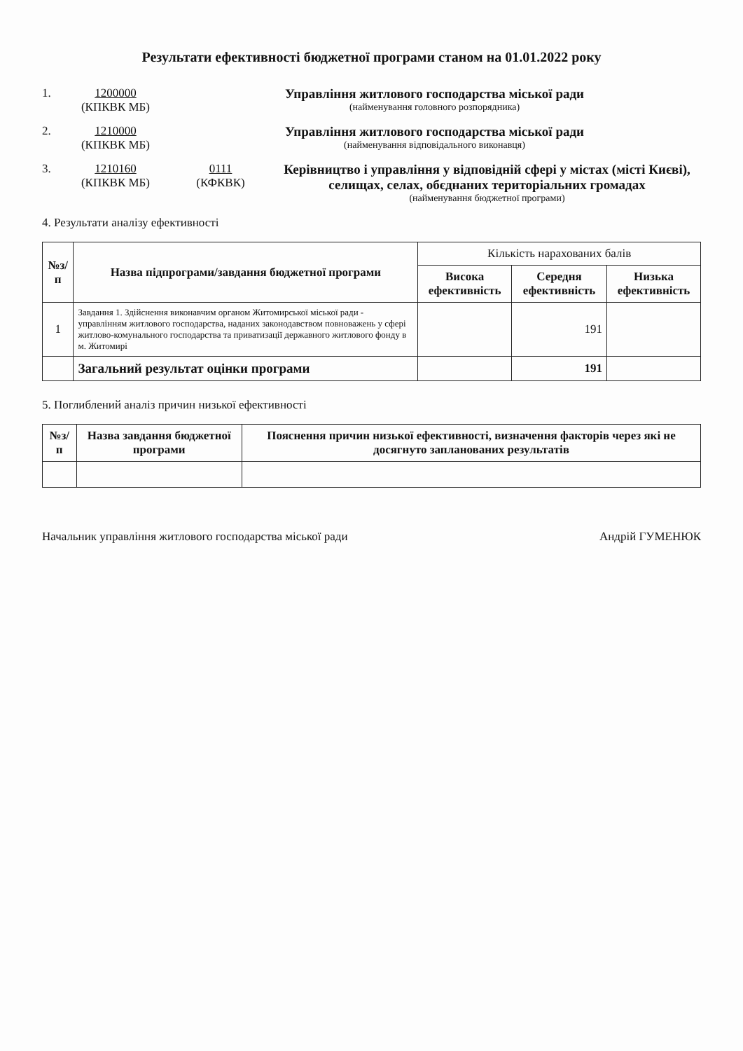Результати ефективності бюджетної програми станом на 01.01.2022 року
1. 1200000
(КПКВК МБ)
Управління житлового господарства міської ради
(найменування головного розпорядника)
2. 1210000
(КПКВК МБ)
Управління житлового господарства міської ради
(найменування відповідального виконавця)
3. 1210160
(КПКВК МБ)
0111
(КФКВК)
Керівництво і управління у відповідній сфері у містах (місті Києві), селищах, селах, обєднаних територіальних громадах
(найменування бюджетної програми)
4. Результати аналізу ефективності
| №з/п | Назва підпрограми/завдання бюджетної програми | Кількість нарахованих балів | | |
| --- | --- | --- | --- | --- |
| | | Висока ефективність | Середня ефективність | Низька ефективність |
| 1 | Завдання 1. Здійснення виконавчим органом Житомирської міської ради - управлінням житлового господарства, наданих законодавством повноважень у сфері житлово-комунального господарства та приватизації державного житлового фонду в м. Житомирі | | 191 | |
| | Загальний результат оцінки програми | | 191 | |
5. Поглиблений аналіз причин низької ефективності
| №з/п | Назва завдання бюджетної програми | Пояснення причин низької ефективності, визначення факторів через які не досягнуто запланованих результатів |
| --- | --- | --- |
Начальник управління житлового господарства міської ради Андрій ГУМЕНЮК